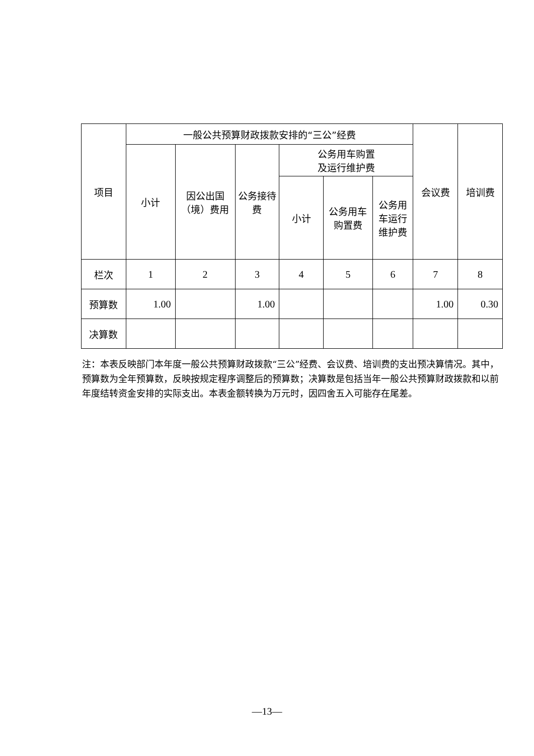| 项目 | 一般公共预算财政拨款安排的“三公”经费 | | | | | | 会议费 | 培训费 |
| --- | --- | --- | --- | --- | --- | --- | --- | --- |
| | 小计 | 因公出国（境）费用 | 公务接待费 | 公务用车购置 及运行维护费 | | | | |
| | | | | 小计 | 公务用车购置费 | 公务用车运行维护费 | | |
| 栏次 | 1 | 2 | 3 | 4 | 5 | 6 | 7 | 8 |
| 预算数 | 1.00 | | 1.00 | | | | 1.00 | 0.30 |
| 决算数 | | | | | | | | |
注：本表反映部门本年度一般公共预算财政拨款“三公”经费、会议费、培训费的支出预决算情况。其中，预算数为全年预算数，反映按规定程序调整后的预算数；决算数是包括当年一般公共预算财政拨款和以前年度结转资金安排的实际支出。本表金额转换为万元时，因四舍五入可能存在尾差。
—13—